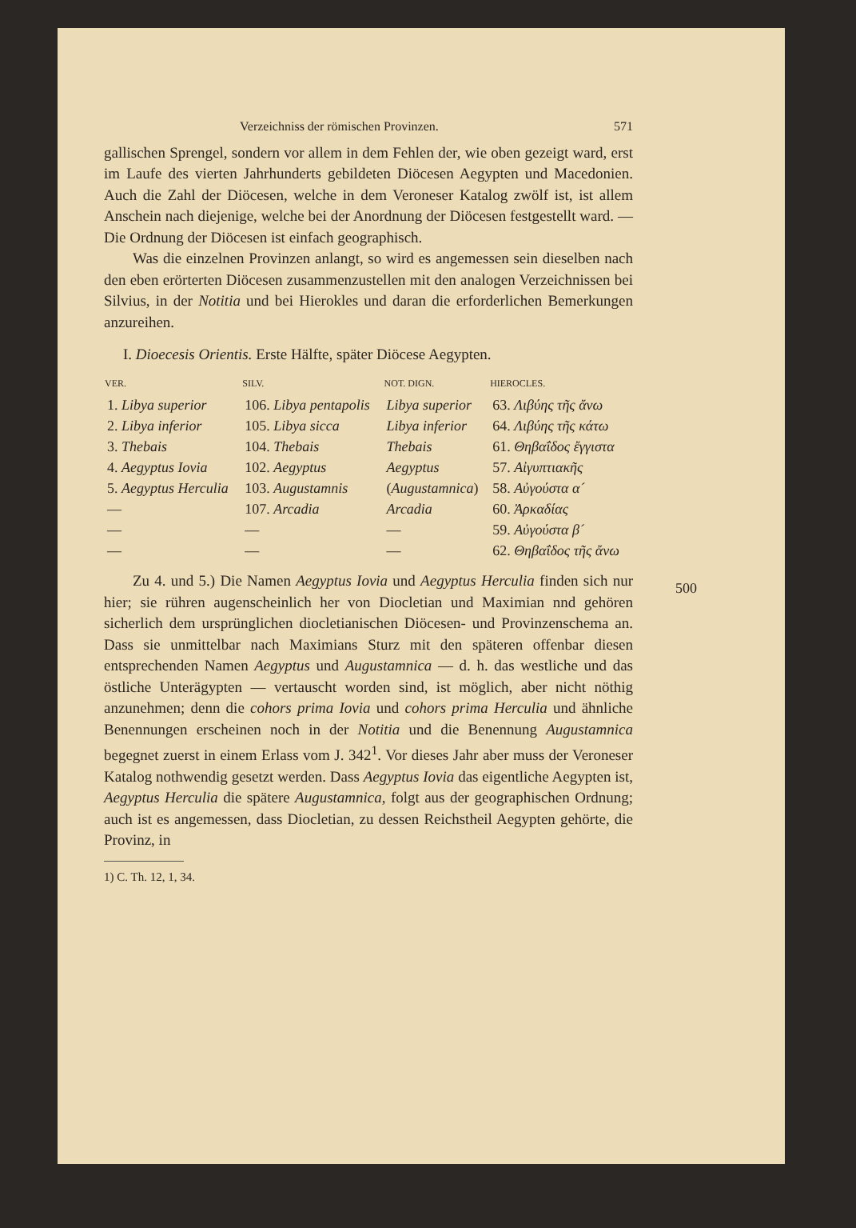Verzeichniss der römischen Provinzen. 571
gallischen Sprengel, sondern vor allem in dem Fehlen der, wie oben gezeigt ward, erst im Laufe des vierten Jahrhunderts gebildeten Diöcesen Aegypten und Macedonien. Auch die Zahl der Diöcesen, welche in dem Veroneser Katalog zwölf ist, ist allem Anschein nach diejenige, welche bei der Anordnung der Diöcesen festgestellt ward. — Die Ordnung der Diöcesen ist einfach geographisch.
Was die einzelnen Provinzen anlangt, so wird es angemessen sein dieselben nach den eben erörterten Diöcesen zusammenzustellen mit den analogen Verzeichnissen bei Silvius, in der Notitia und bei Hierokles und daran die erforderlichen Bemerkungen anzureihen.
I. Dioecesis Orientis. Erste Hälfte, später Diöcese Aegypten.
| VER. | SILV. | NOT. DIGN. | HIEROCLES. |
| --- | --- | --- | --- |
| 1. Libya superior | 106. Libya pentapolis | Libya superior | 63. Λιβύης τῆς ἄνω |
| 2. Libya inferior | 105. Libya sicca | Libya inferior | 64. Λιβύης τῆς κάτω |
| 3. Thebais | 104. Thebais | Thebais | 61. Θηβαΐδος ἔγγιστα |
| 4. Aegyptus Iovia | 102. Aegyptus | Aegyptus | 57. Αἰγυπτιακῆς |
| 5. Aegyptus Herculia | 103. Augustamnis | ( Augustamnica ) | 58. Αὐγούστα α´ |
| — | 107. Arcadia | Arcadia | 60. Ἀρκαδίας |
| — | — | — | 59. Αὐγούστα β´ |
| — | — | — | 62. Θηβαΐδος τῆς ἄνω |
Zu 4. und 5.) Die Namen Aegyptus Iovia und Aegyptus Herculia finden sich nur hier; sie rühren augenscheinlich her von Diocletian und Maximian nnd gehören sicherlich dem ursprünglichen diocletianischen Diöcesen- und Provinzenschema an. Dass sie unmittelbar nach Maximians Sturz mit den späteren offenbar diesen entsprechenden Namen Aegyptus und Augustamnica — d. h. das westliche und das östliche Unterägypten — vertauscht worden sind, ist möglich, aber nicht nöthig anzunehmen; denn die cohors prima Iovia und cohors prima Herculia und ähnliche Benennungen erscheinen noch in der Notitia und die Benennung Augustamnica begegnet zuerst in einem Erlass vom J. 342<sup>1</sup>. Vor dieses Jahr aber muss der Veroneser Katalog nothwendig gesetzt werden. Dass Aegyptus Iovia das eigentliche Aegypten ist, Aegyptus Herculia die spätere Augustamnica, folgt aus der geographischen Ordnung; auch ist es angemessen, dass Diocletian, zu dessen Reichstheil Aegypten gehörte, die Provinz, in
1) C. Th. 12, 1, 34.
500